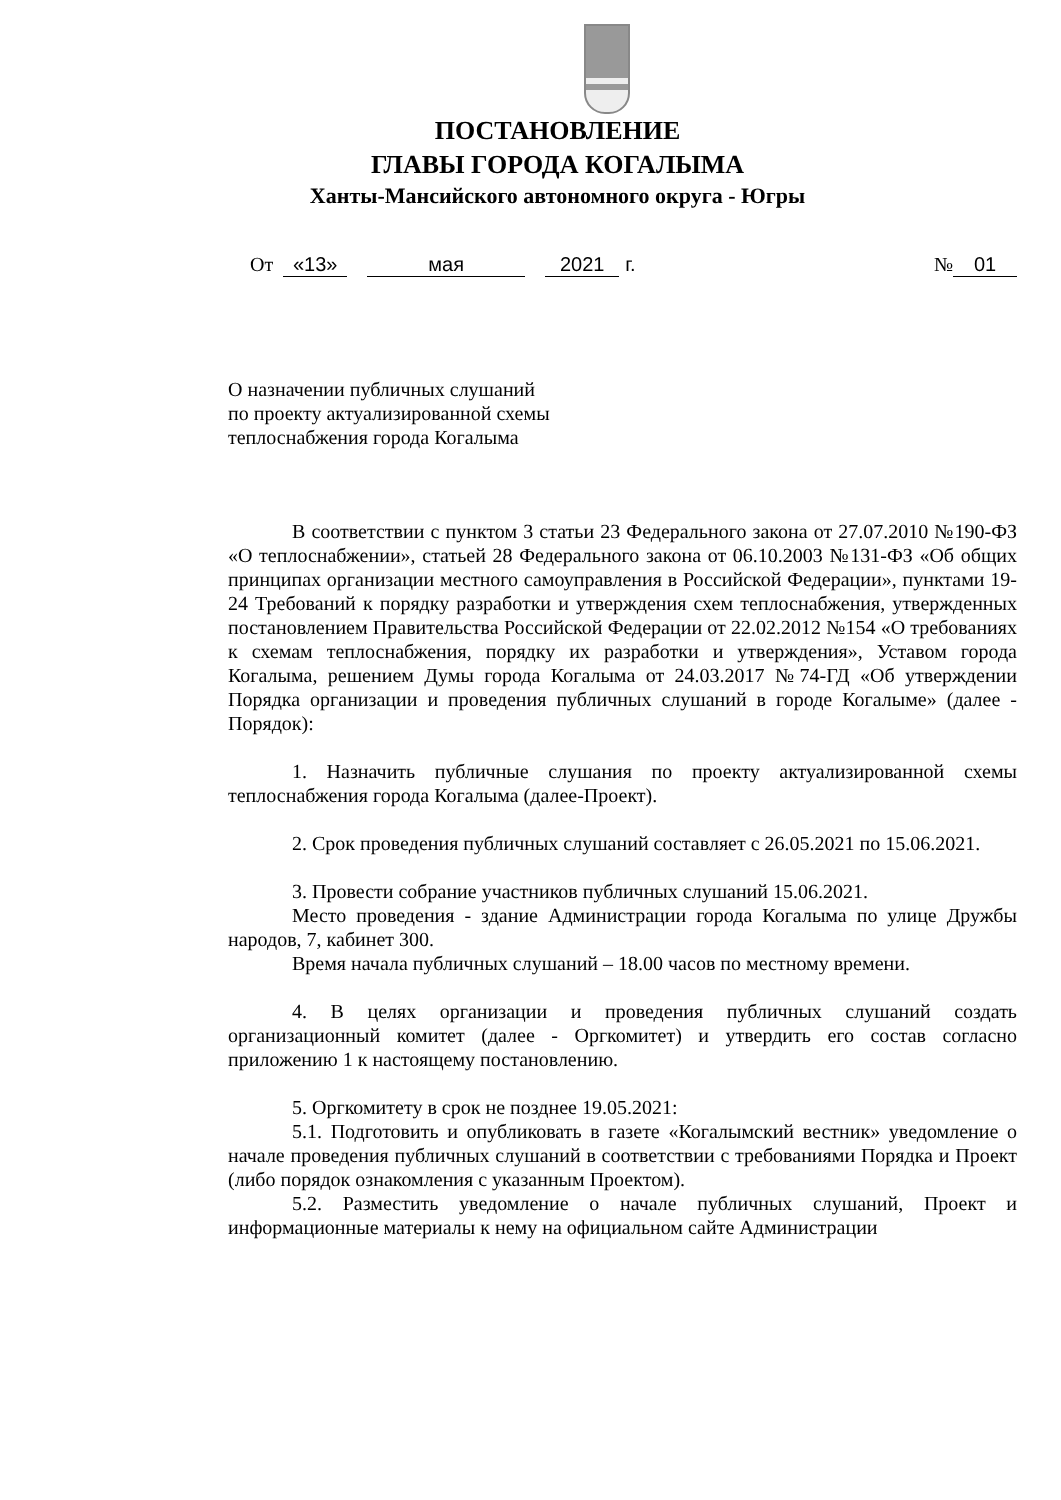ПОСТАНОВЛЕНИЕ
ГЛАВЫ ГОРОДА КОГАЛЫМА
Ханты-Мансийского автономного округа - Югры
От «13» мая 2021 г. № 01
О назначении публичных слушаний
по проекту актуализированной схемы
теплоснабжения города Когалыма
В соответствии с пунктом 3 статьи 23 Федерального закона от 27.07.2010 №190-ФЗ «О теплоснабжении», статьей 28 Федерального закона от 06.10.2003 №131-ФЗ «Об общих принципах организации местного самоуправления в Российской Федерации», пунктами 19-24 Требований к порядку разработки и утверждения схем теплоснабжения, утвержденных постановлением Правительства Российской Федерации от 22.02.2012 №154 «О требованиях к схемам теплоснабжения, порядку их разработки и утверждения», Уставом города Когалыма, решением Думы города Когалыма от 24.03.2017 №74-ГД «Об утверждении Порядка организации и проведения публичных слушаний в городе Когалыме» (далее - Порядок):
1. Назначить публичные слушания по проекту актуализированной схемы теплоснабжения города Когалыма (далее-Проект).
2. Срок проведения публичных слушаний составляет с 26.05.2021 по 15.06.2021.
3. Провести собрание участников публичных слушаний 15.06.2021.
Место проведения - здание Администрации города Когалыма по улице Дружбы народов, 7, кабинет 300.
Время начала публичных слушаний – 18.00 часов по местному времени.
4. В целях организации и проведения публичных слушаний создать организационный комитет (далее - Оргкомитет) и утвердить его состав согласно приложению 1 к настоящему постановлению.
5. Оргкомитету в срок не позднее 19.05.2021:
5.1. Подготовить и опубликовать в газете «Когалымский вестник» уведомление о начале проведения публичных слушаний в соответствии с требованиями Порядка и Проект (либо порядок ознакомления с указанным Проектом).
5.2. Разместить уведомление о начале публичных слушаний, Проект и информационные материалы к нему на официальном сайте Администрации